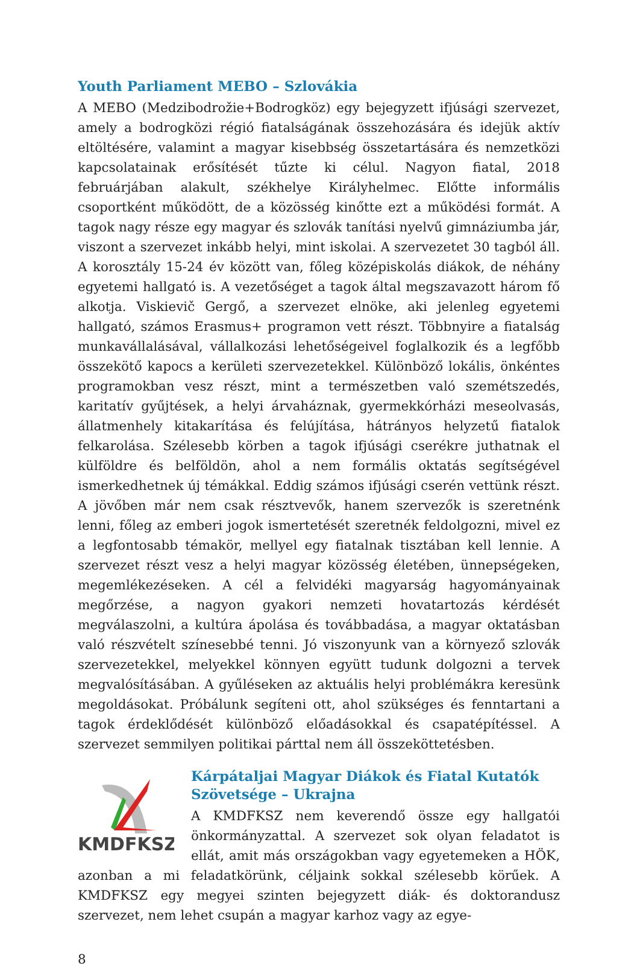Youth Parliament MEBO – Szlovákia
A MEBO (Medzibodrožie+Bodrogköz) egy bejegyzett ifjúsági szervezet, amely a bodrogközi régió fiatalságának összehozására és idejük aktív eltöltésére, valamint a magyar kisebbség összetartására és nemzetközi kapcsolatainak erősítését tűzte ki célul. Nagyon fiatal, 2018 februárjában alakult, székhelye Királyhelmec. Előtte informális csoportként működött, de a közösség kinőtte ezt a működési formát. A tagok nagy része egy magyar és szlovák tanítási nyelvű gimnáziumba jár, viszont a szervezet inkább helyi, mint iskolai. A szervezetet 30 tagból áll. A korosztály 15-24 év között van, főleg középiskolás diákok, de néhány egyetemi hallgató is. A vezetőséget a tagok által megszavazott három fő alkotja. Viskievič Gergő, a szervezet elnöke, aki jelenleg egyetemi hallgató, számos Erasmus+ programon vett részt. Többnyire a fiatalság munkavállalásával, vállalkozási lehetőségeivel foglalkozik és a legfőbb összekötő kapocs a kerületi szervezetekkel. Különböző lokális, önkéntes programokban vesz részt, mint a természetben való szemétszedés, karitatív gyűjtések, a helyi árvaháznak, gyermekkórházi meseolvasás, állatmenhely kitakarítása és felújítása, hátrányos helyzetű fiatalok felkarolása. Szélesebb körben a tagok ifjúsági cserékre juthatnak el külföldre és belföldön, ahol a nem formális oktatás segítségével ismerkedhetnek új témákkal. Eddig számos ifjúsági cserén vettünk részt. A jövőben már nem csak résztvevők, hanem szervezők is szeretnénk lenni, főleg az emberi jogok ismertetését szeretnék feldolgozni, mivel ez a legfontosabb témakör, mellyel egy fiatalnak tisztában kell lennie. A szervezet részt vesz a helyi magyar közösség életében, ünnepségeken, megemlékezéseken. A cél a felvidéki magyarság hagyományainak megőrzése, a nagyon gyakori nemzeti hovatartozás kérdését megválaszolni, a kultúra ápolása és továbbadása, a magyar oktatásban való részvételt színesebbé tenni. Jó viszonyunk van a környező szlovák szervezetekkel, melyekkel könnyen együtt tudunk dolgozni a tervek megvalósításában. A gyűléseken az aktuális helyi problémákra keresünk megoldásokat. Próbálunk segíteni ott, ahol szükséges és fenntartani a tagok érdeklődését különböző előadásokkal és csapatépítéssel. A szervezet semmilyen politikai párttal nem áll összeköttetésben.
KMDFKSZ
Kárpátaljai Magyar Diákok és Fiatal Kutatók Szövetsége – Ukrajna
A KMDFKSZ nem keverendő össze egy hallgatói önkormányzattal. A szervezet sok olyan feladatot is ellát, amit más országokban vagy egyetemeken a HÖK, azonban a mi feladatkörünk, céljaink sokkal szélesebb körűek. A KMDFKSZ egy megyei szinten bejegyzett diák- és doktorandusz szervezet, nem lehet csupán a magyar karhoz vagy az egye-
8